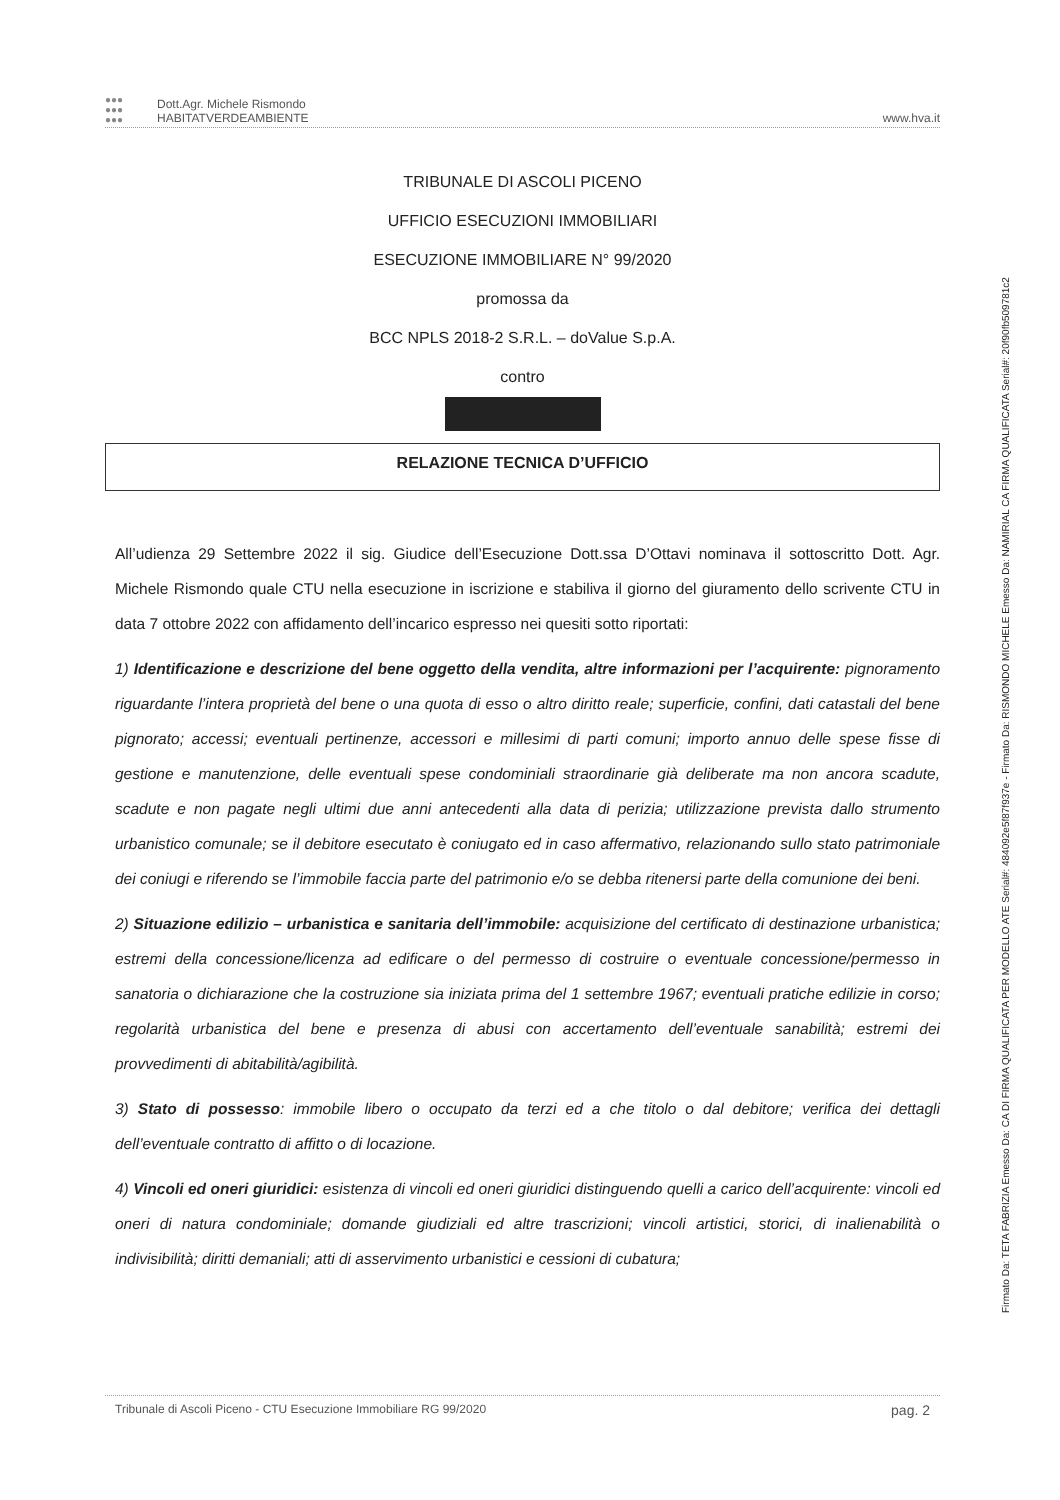●●●
●●●
●●●
Dott.Agr. Michele Rismondo
HABITATVERDEAMBIENTE
www.hva.it
TRIBUNALE DI ASCOLI PICENO
UFFICIO ESECUZIONI IMMOBILIARI
ESECUZIONE IMMOBILIARE N° 99/2020
promossa da
BCC NPLS 2018-2 S.R.L. – doValue S.p.A.
contro
RELAZIONE TECNICA D’UFFICIO
All’udienza 29 Settembre 2022 il sig. Giudice dell’Esecuzione Dott.ssa D’Ottavi nominava il sottoscritto Dott. Agr. Michele Rismondo quale CTU nella esecuzione in iscrizione e stabiliva il giorno del giuramento dello scrivente CTU in data 7 ottobre 2022 con affidamento dell’incarico espresso nei quesiti sotto riportati:
1) Identificazione e descrizione del bene oggetto della vendita, altre informazioni per l’acquirente: pignoramento riguardante l’intera proprietà del bene o una quota di esso o altro diritto reale; superficie, confini, dati catastali del bene pignorato; accessi; eventuali pertinenze, accessori e millesimi di parti comuni; importo annuo delle spese fisse di gestione e manutenzione, delle eventuali spese condominiali straordinarie già deliberate ma non ancora scadute, scadute e non pagate negli ultimi due anni antecedenti alla data di perizia; utilizzazione prevista dallo strumento urbanistico comunale; se il debitore esecutato è coniugato ed in caso affermativo, relazionando sullo stato patrimoniale dei coniugi e riferendo se l’immobile faccia parte del patrimonio e/o se debba ritenersi parte della comunione dei beni.
2) Situazione edilizio – urbanistica e sanitaria dell’immobile: acquisizione del certificato di destinazione urbanistica; estremi della concessione/licenza ad edificare o del permesso di costruire o eventuale concessione/permesso in sanatoria o dichiarazione che la costruzione sia iniziata prima del 1 settembre 1967; eventuali pratiche edilizie in corso; regolarità urbanistica del bene e presenza di abusi con accertamento dell’eventuale sanabilità; estremi dei provvedimenti di abitabilità/agibilità.
3) Stato di possesso: immobile libero o occupato da terzi ed a che titolo o dal debitore; verifica dei dettagli dell’eventuale contratto di affitto o di locazione.
4) Vincoli ed oneri giuridici: esistenza di vincoli ed oneri giuridici distinguendo quelli a carico dell’acquirente: vincoli ed oneri di natura condominiale; domande giudiziali ed altre trascrizioni; vincoli artistici, storici, di inalienabilità o indivisibilità; diritti demaniali; atti di asservimento urbanistici e cessioni di cubatura;
Tribunale di Ascoli Piceno - CTU Esecuzione Immobiliare RG 99/2020 pag. 2
Firmato Da: TETA FABRIZIA Emesso Da: CA DI FIRMA QUALIFICATA PER MODELLO ATE Serial#: 484092e5f87f937e - Firmato Da: RISMONDO MICHELE Emesso Da: NAMIRIAL CA FIRMA QUALIFICATA Serial#: 20f90fb509781c2